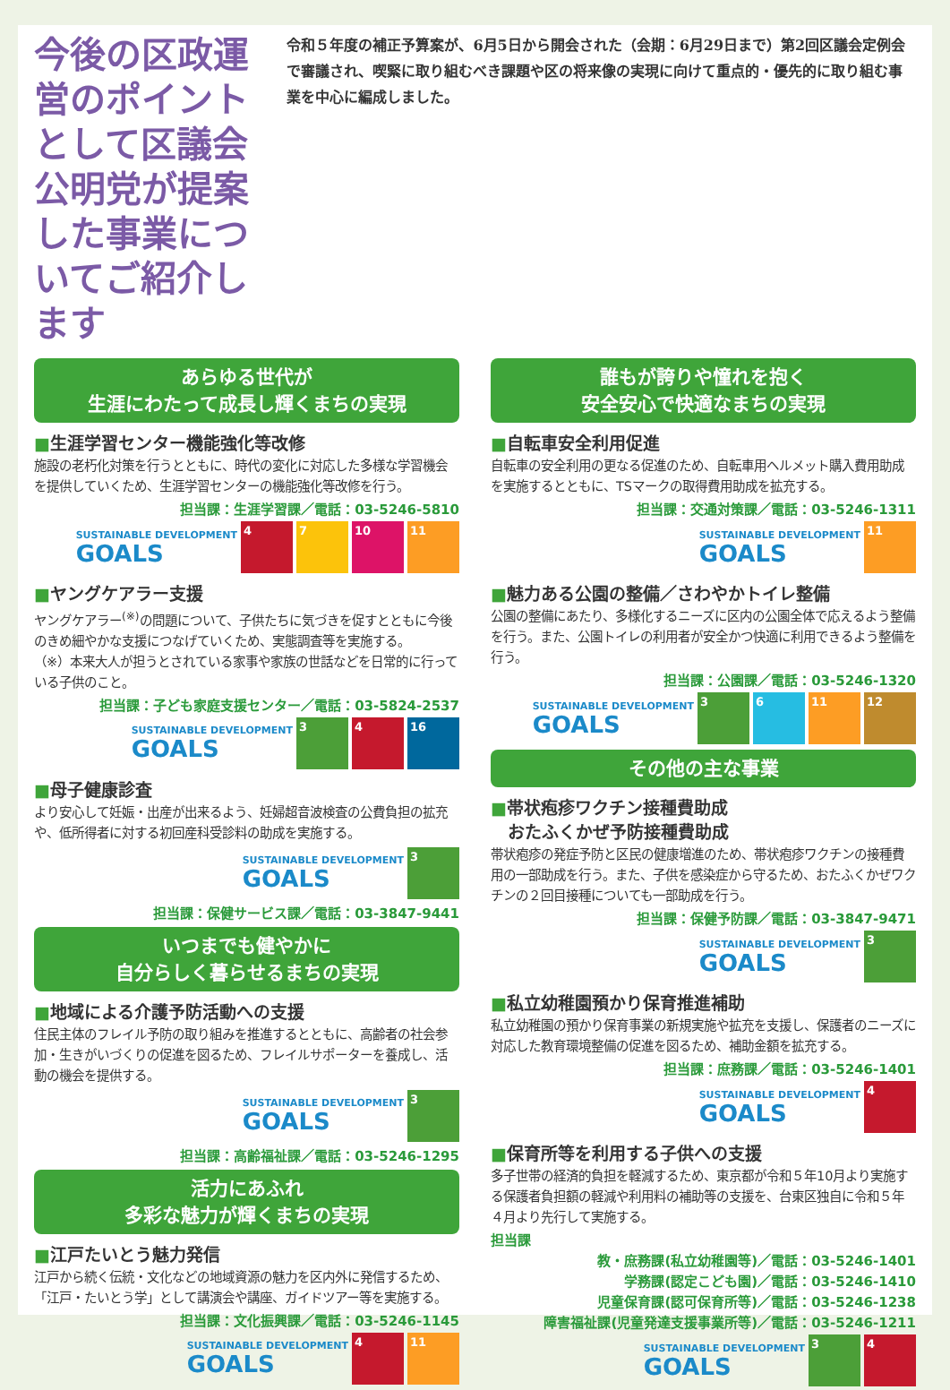今後の区政運営のポイントとして区議会公明党が提案した事業についてご紹介します
令和５年度の補正予算案が、6月5日から開会された（会期：6月29日まで）第2回区議会定例会で審議され、喫緊に取り組むべき課題や区の将来像の実現に向けて重点的・優先的に取り組む事業を中心に編成しました。
あらゆる世代が
生涯にわたって成長し輝くまちの実現
■生涯学習センター機能強化等改修
施設の老朽化対策を行うとともに、時代の変化に対応した多様な学習機会を提供していくため、生涯学習センターの機能強化等改修を行う。
担当課：生涯学習課／電話：03-5246-5810
SUSTAINABLE DEVELOPMENT
GOALS
4 7 10 11
■ヤングケアラー支援
ヤングケアラー<sup>(※)</sup>の問題について、子供たちに気づきを促すとともに今後のきめ細やかな支援につなげていくため、実態調査等を実施する。
（※）本来大人が担うとされている家事や家族の世話などを日常的に行っている子供のこと。
担当課：子ども家庭支援センター／電話：03-5824-2537
SUSTAINABLE DEVELOPMENT
GOALS
3 4 16
■母子健康診査
より安心して妊娠・出産が出来るよう、妊婦超音波検査の公費負担の拡充や、低所得者に対する初回産科受診料の助成を実施する。
SUSTAINABLE DEVELOPMENT
GOALS
3
担当課：保健サービス課／電話：03-3847-9441
いつまでも健やかに
自分らしく暮らせるまちの実現
■地域による介護予防活動への支援
住民主体のフレイル予防の取り組みを推進するとともに、高齢者の社会参加・生きがいづくりの促進を図るため、フレイルサポーターを養成し、活動の機会を提供する。
SUSTAINABLE DEVELOPMENT
GOALS
3
担当課：高齢福祉課／電話：03-5246-1295
活力にあふれ
多彩な魅力が輝くまちの実現
■江戸たいとう魅力発信
江戸から続く伝統・文化などの地域資源の魅力を区内外に発信するため、「江戸・たいとう学」として講演会や講座、ガイドツアー等を実施する。
担当課：文化振興課／電話：03-5246-1145
SUSTAINABLE DEVELOPMENT
GOALS
4 11
誰もが誇りや憧れを抱く
安全安心で快適なまちの実現
■自転車安全利用促進
自転車の安全利用の更なる促進のため、自転車用ヘルメット購入費用助成を実施するとともに、TSマークの取得費用助成を拡充する。
担当課：交通対策課／電話：03-5246-1311
SUSTAINABLE DEVELOPMENT
GOALS
11
■魅力ある公園の整備／さわやかトイレ整備
公園の整備にあたり、多様化するニーズに区内の公園全体で応えるよう整備を行う。また、公園トイレの利用者が安全かつ快適に利用できるよう整備を行う。
担当課：公園課／電話：03-5246-1320
SUSTAINABLE DEVELOPMENT
GOALS
3 6 11 12
その他の主な事業
■帯状疱疹ワクチン接種費助成
　おたふくかぜ予防接種費助成
帯状疱疹の発症予防と区民の健康増進のため、帯状疱疹ワクチンの接種費用の一部助成を行う。また、子供を感染症から守るため、おたふくかぜワクチンの２回目接種についても一部助成を行う。
担当課：保健予防課／電話：03-3847-9471
SUSTAINABLE DEVELOPMENT
GOALS
3
■私立幼稚園預かり保育推進補助
私立幼稚園の預かり保育事業の新規実施や拡充を支援し、保護者のニーズに対応した教育環境整備の促進を図るため、補助金額を拡充する。
担当課：庶務課／電話：03-5246-1401
SUSTAINABLE DEVELOPMENT
GOALS
4
■保育所等を利用する子供への支援
多子世帯の経済的負担を軽減するため、東京都が令和５年10月より実施する保護者負担額の軽減や利用料の補助等の支援を、台東区独自に令和５年４月より先行して実施する。
担当課
教・庶務課(私立幼稚園等)／電話：03-5246-1401
学務課(認定こども園)／電話：03-5246-1410
児童保育課(認可保育所等)／電話：03-5246-1238
障害福祉課(児童発達支援事業所等)／電話：03-5246-1211
SUSTAINABLE DEVELOPMENT
GOALS
3 4